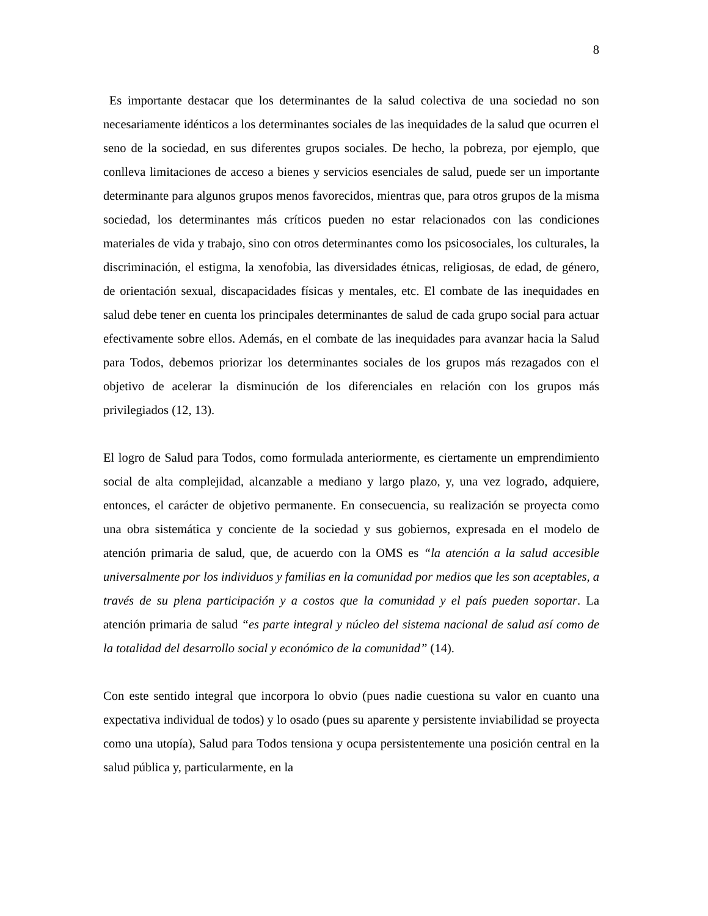8
Es importante destacar que los determinantes de la salud colectiva de una sociedad no son necesariamente idénticos a los determinantes sociales de las inequidades de la salud que ocurren el seno de la sociedad, en sus diferentes grupos sociales. De hecho, la pobreza, por ejemplo, que conlleva limitaciones de acceso a bienes y servicios esenciales de salud, puede ser un importante determinante para algunos grupos menos favorecidos, mientras que, para otros grupos de la misma sociedad, los determinantes más críticos pueden no estar relacionados con las condiciones materiales de vida y trabajo, sino con otros determinantes como los psicosociales, los culturales, la discriminación, el estigma, la xenofobia, las diversidades étnicas, religiosas, de edad, de género, de orientación sexual, discapacidades físicas y mentales, etc. El combate de las inequidades en salud debe tener en cuenta los principales determinantes de salud de cada grupo social para actuar efectivamente sobre ellos. Además, en el combate de las inequidades para avanzar hacia la Salud para Todos, debemos priorizar los determinantes sociales de los grupos más rezagados con el objetivo de acelerar la disminución de los diferenciales en relación con los grupos más privilegiados (12, 13).
El logro de Salud para Todos, como formulada anteriormente, es ciertamente un emprendimiento social de alta complejidad, alcanzable a mediano y largo plazo, y, una vez logrado, adquiere, entonces, el carácter de objetivo permanente. En consecuencia, su realización se proyecta como una obra sistemática y conciente de la sociedad y sus gobiernos, expresada en el modelo de atención primaria de salud, que, de acuerdo con la OMS es “la atención a la salud accesible universalmente por los individuos y familias en la comunidad por medios que les son aceptables, a través de su plena participación y a costos que la comunidad y el país pueden soportar. La atención primaria de salud “es parte integral y núcleo del sistema nacional de salud así como de la totalidad del desarrollo social y económico de la comunidad” (14).
Con este sentido integral que incorpora lo obvio (pues nadie cuestiona su valor en cuanto una expectativa individual de todos) y lo osado (pues su aparente y persistente inviabilidad se proyecta como una utopía), Salud para Todos tensiona y ocupa persistentemente una posición central en la salud pública y, particularmente, en la